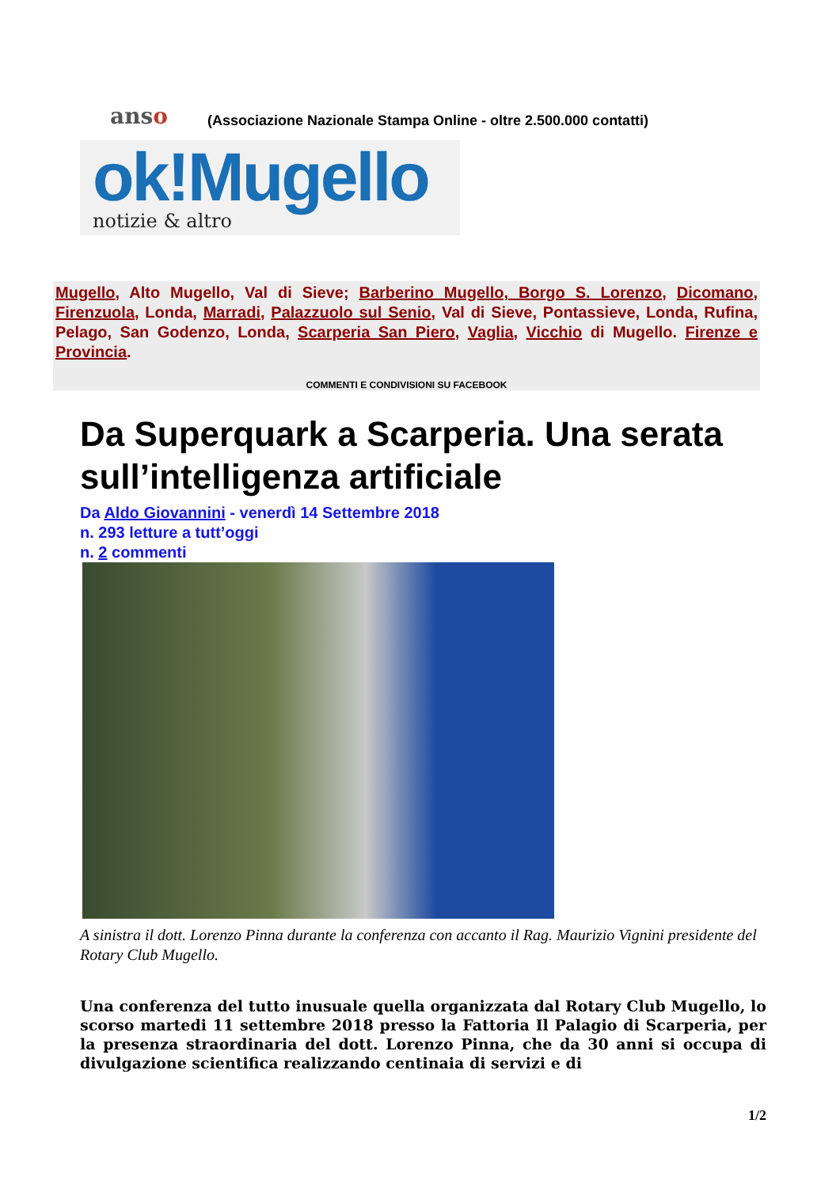anso
(Associazione Nazionale Stampa Online - oltre 2.500.000 contatti)
ok!Mugello
notizie & altro
Mugello, Alto Mugello, Val di Sieve; Barberino Mugello, Borgo S. Lorenzo, Dicomano, Firenzuola, Londa, Marradi, Palazzuolo sul Senio, Val di Sieve, Pontassieve, Londa, Rufina, Pelago, San Godenzo, Londa, Scarperia San Piero, Vaglia, Vicchio di Mugello. Firenze e Provincia.
COMMENTI E CONDIVISIONI SU FACEBOOK
Da Superquark a Scarperia. Una serata sull’intelligenza artificiale
Da Aldo Giovannini - venerdì 14 Settembre 2018
n. 293 letture a tutt’oggi
n. 2 commenti
A sinistra il dott. Lorenzo Pinna durante la conferenza con accanto il Rag. Maurizio Vignini presidente del Rotary Club Mugello.
Una conferenza del tutto inusuale quella organizzata dal Rotary Club Mugello, lo scorso martedi 11 settembre 2018 presso la Fattoria Il Palagio di Scarperia, per la presenza straordinaria del dott. Lorenzo Pinna, che da 30 anni si occupa di divulgazione scientifica realizzando centinaia di servizi e di
1/2